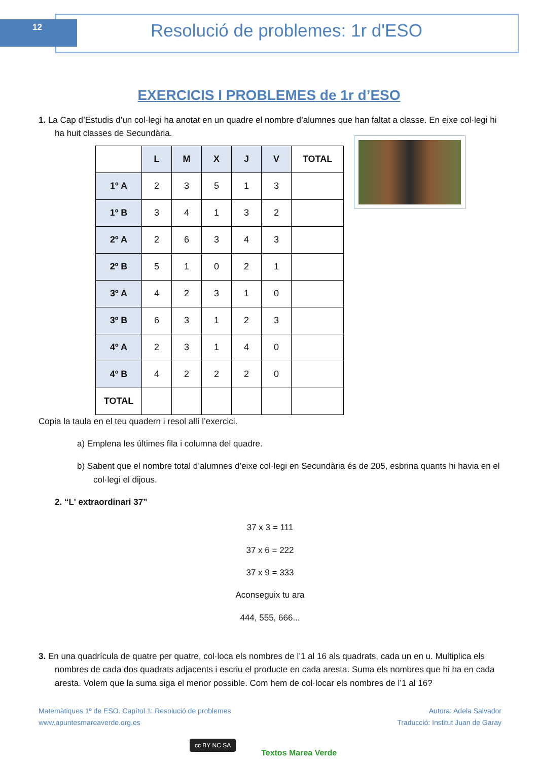12 Resolució de problemes: 1r d'ESO
EXERCICIS I PROBLEMES de 1r d’ESO
1. La Cap d’Estudis d’un col·legi ha anotat en un quadre el nombre d’alumnes que han faltat a classe. En eixe col·legi hi ha huit classes de Secundària.
| | L | M | X | J | V | TOTAL |
| 1º A | 2 | 3 | 5 | 1 | 3 | |
| 1º B | 3 | 4 | 1 | 3 | 2 | |
| 2º A | 2 | 6 | 3 | 4 | 3 | |
| 2º B | 5 | 1 | 0 | 2 | 1 | |
| 3º A | 4 | 2 | 3 | 1 | 0 | |
| 3º B | 6 | 3 | 1 | 2 | 3 | |
| 4º A | 2 | 3 | 1 | 4 | 0 | |
| 4º B | 4 | 2 | 2 | 2 | 0 | |
| TOTAL | | | | | | |
Copia la taula en el teu quadern i resol allí l’exercici.
a) Emplena les últimes fila i columna del quadre.
b) Sabent que el nombre total d’alumnes d’eixe col·legi en Secundària és de 205, esbrina quants hi havia en el col·legi el dijous.
2. “L' extraordinari 37”
37 x 3 = 111
37 x 6 = 222
37 x 9 = 333
Aconseguix tu ara
444, 555, 666...
3. En una quadrícula de quatre per quatre, col·loca els nombres de l’1 al 16 als quadrats, cada un en u. Multiplica els nombres de cada dos quadrats adjacents i escriu el producte en cada aresta. Suma els nombres que hi ha en cada aresta. Volem que la suma siga el menor possible. Com hem de col·locar els nombres de l’1 al 16?
Matemàtiques 1º de ESO. Capítol 1: Resolució de problemes
www.apuntesmareaverde.org.es
Autora: Adela Salvador
Traducció: Institut Juan de Garay
cc BY NC SA
Textos Marea Verde